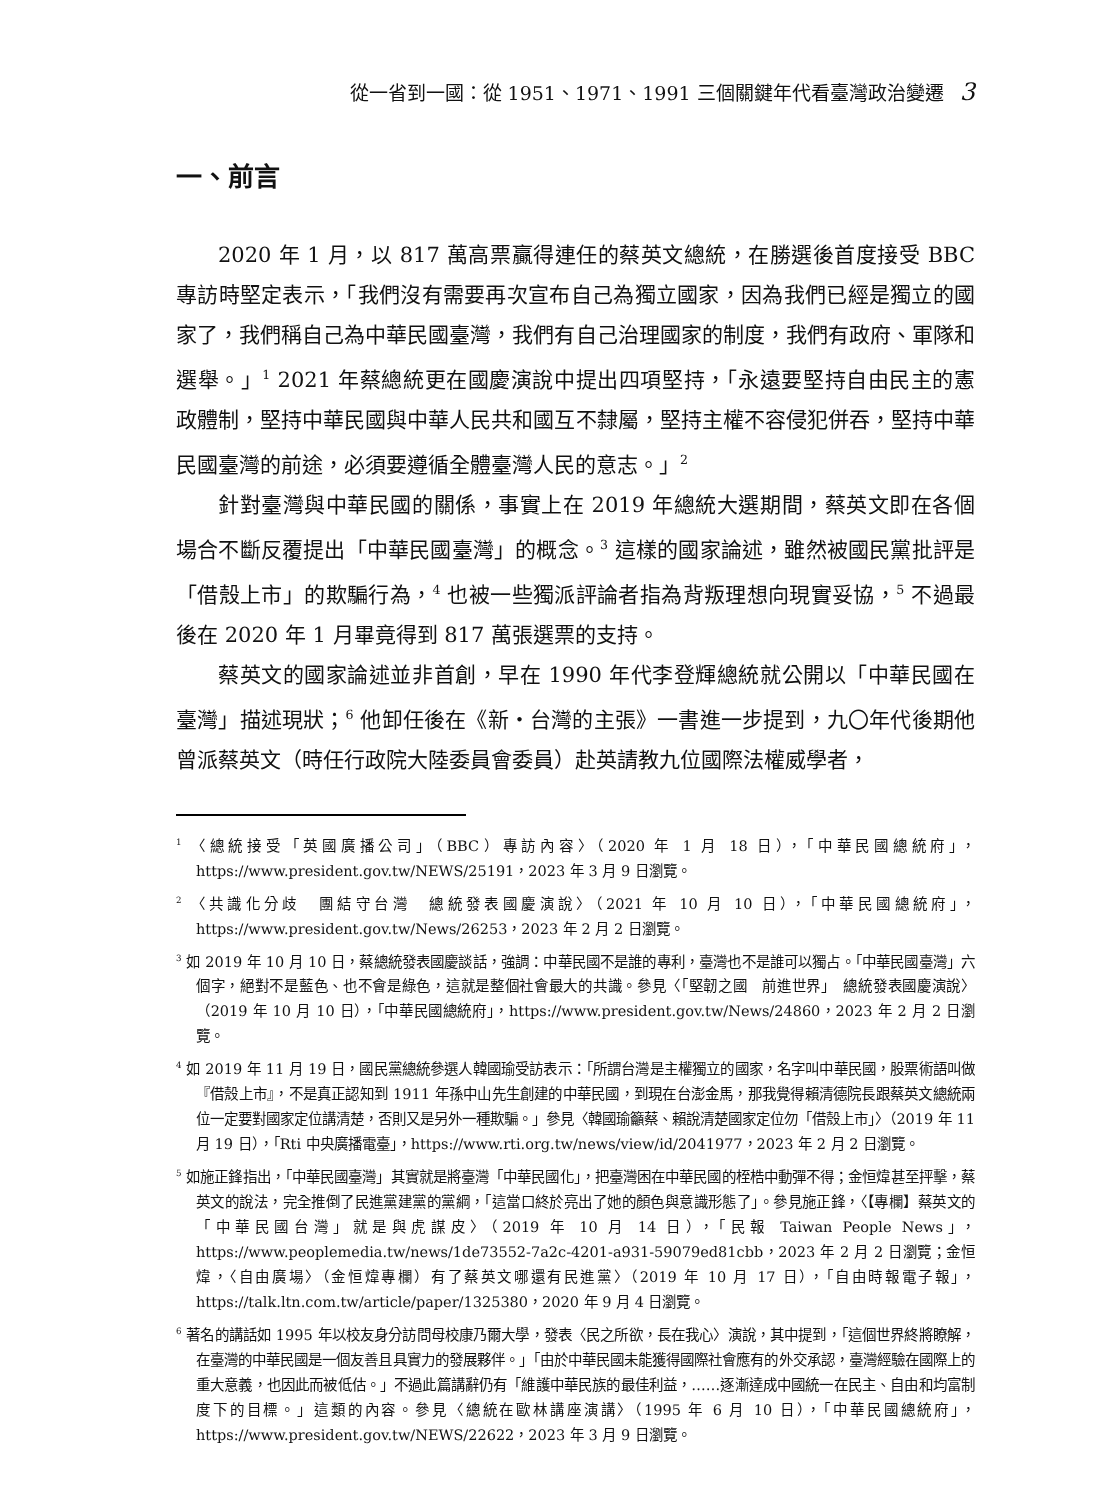從一省到一國：從 1951、1971、1991 三個關鍵年代看臺灣政治變遷 3
一、前言
2020 年 1 月，以 817 萬高票贏得連任的蔡英文總統，在勝選後首度接受 BBC 專訪時堅定表示，「我們沒有需要再次宣布自己為獨立國家，因為我們已經是獨立的國家了，我們稱自己為中華民國臺灣，我們有自己治理國家的制度，我們有政府、軍隊和選舉。」<sup>1</sup> 2021 年蔡總統更在國慶演說中提出四項堅持，「永遠要堅持自由民主的憲政體制，堅持中華民國與中華人民共和國互不隸屬，堅持主權不容侵犯併吞，堅持中華民國臺灣的前途，必須要遵循全體臺灣人民的意志。」<sup>2</sup>
針對臺灣與中華民國的關係，事實上在 2019 年總統大選期間，蔡英文即在各個場合不斷反覆提出「中華民國臺灣」的概念。<sup>3</sup> 這樣的國家論述，雖然被國民黨批評是「借殼上市」的欺騙行為，<sup>4</sup> 也被一些獨派評論者指為背叛理想向現實妥協，<sup>5</sup> 不過最後在 2020 年 1 月畢竟得到 817 萬張選票的支持。
蔡英文的國家論述並非首創，早在 1990 年代李登輝總統就公開以「中華民國在臺灣」描述現狀；<sup>6</sup> 他卸任後在《新・台灣的主張》一書進一步提到，九〇年代後期他曾派蔡英文（時任行政院大陸委員會委員）赴英請教九位國際法權威學者，
<sup>1</sup> 〈總統接受「英國廣播公司」（BBC）專訪內容〉（2020 年 1 月 18 日），「中華民國總統府」，https://www.president.gov.tw/NEWS/25191，2023 年 3 月 9 日瀏覽。
<sup>2</sup> 〈共識化分歧　團結守台灣　總統發表國慶演說〉（2021 年 10 月 10 日），「中華民國總統府」，https://www.president.gov.tw/News/26253，2023 年 2 月 2 日瀏覽。
<sup>3</sup> 如 2019 年 10 月 10 日，蔡總統發表國慶談話，強調：中華民國不是誰的專利，臺灣也不是誰可以獨占。「中華民國臺灣」六個字，絕對不是藍色、也不會是綠色，這就是整個社會最大的共識。參見〈「堅韌之國　前進世界」　總統發表國慶演說〉（2019 年 10 月 10 日），「中華民國總統府」，https://www.president.gov.tw/News/24860，2023 年 2 月 2 日瀏覽。
<sup>4</sup> 如 2019 年 11 月 19 日，國民黨總統參選人韓國瑜受訪表示：「所謂台灣是主權獨立的國家，名字叫中華民國，股票術語叫做『借殼上市』，不是真正認知到 1911 年孫中山先生創建的中華民國，到現在台澎金馬，那我覺得賴清德院長跟蔡英文總統兩位一定要對國家定位講清楚，否則又是另外一種欺騙。」參見〈韓國瑜籲蔡、賴說清楚國家定位勿「借殼上市」〉（2019 年 11 月 19 日），「Rti 中央廣播電臺」，https://www.rti.org.tw/news/view/id/2041977，2023 年 2 月 2 日瀏覽。
<sup>5</sup> 如施正鋒指出，「中華民國臺灣」其實就是將臺灣「中華民國化」，把臺灣困在中華民國的桎梏中動彈不得；金恒煒甚至抨擊，蔡英文的說法，完全推倒了民進黨建黨的黨綱，「這當口終於亮出了她的顏色與意識形態了」。參見施正鋒，〈【專欄】蔡英文的「中華民國台灣」就是與虎謀皮〉（2019 年 10 月 14 日），「民報 Taiwan People News」，https://www.peoplemedia.tw/news/1de73552-7a2c-4201-a931-59079ed81cbb，2023 年 2 月 2 日瀏覽；金恒煒，〈自由廣場〉（金恒煒專欄）有了蔡英文哪還有民進黨〉（2019 年 10 月 17 日），「自由時報電子報」，https://talk.ltn.com.tw/article/paper/1325380，2020 年 9 月 4 日瀏覽。
<sup>6</sup> 著名的講話如 1995 年以校友身分訪問母校康乃爾大學，發表〈民之所欲，長在我心〉演說，其中提到，「這個世界終將瞭解，在臺灣的中華民國是一個友善且具實力的發展夥伴。」「由於中華民國未能獲得國際社會應有的外交承認，臺灣經驗在國際上的重大意義，也因此而被低估。」不過此篇講辭仍有「維護中華民族的最佳利益，……逐漸達成中國統一在民主、自由和均富制度下的目標。」這類的內容。參見〈總統在歐林講座演講〉（1995 年 6 月 10 日），「中華民國總統府」，https://www.president.gov.tw/NEWS/22622，2023 年 3 月 9 日瀏覽。